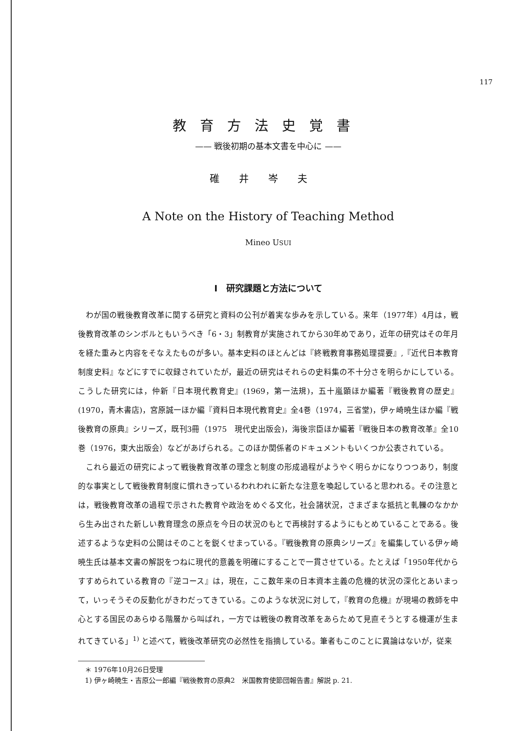117
教育方法史覚書
—— 戦後初期の基本文書を中心に ——
碓井岑夫
A Note on the History of Teaching Method
Mineo USUI
I　研究課題と方法について
わが国の戦後教育改革に関する研究と資料の公刊が着実な歩みを示している。来年（1977年）4月は，戦後教育改革のシンボルともいうべき「6・3」制教育が実施されてから30年めであり，近年の研究はその年月を経た重みと内容をそなえたものが多い。基本史料のほとんどは『終戦教育事務処理提要』,『近代日本教育制度史料』などにすでに収録されていたが，最近の研究はそれらの史料集の不十分さを明らかにしている。こうした研究には，仲新『日本現代教育史』(1969，第一法規)，五十嵐顕ほか編著『戦後教育の歴史』(1970，青木書店)，宮原誠一ほか編『資料日本現代教育史』全4巻（1974，三省堂)，伊ヶ崎暁生ほか編『戦後教育の原典』シリーズ，既刊3冊（1975　現代史出版会)，海後宗臣ほか編著『戦後日本の教育改革』全10巻（1976，東大出版会）などがあげられる。このほか関係者のドキュメントもいくつか公表されている。
これら最近の研究によって戦後教育改革の理念と制度の形成過程がようやく明らかになりつつあり，制度的な事実として戦後教育制度に慣れきっているわれわれに新たな注意を喚起していると思われる。その注意とは，戦後教育改革の過程で示された教育や政治をめぐる文化，社会諸状況，さまざまな抵抗と軋轢のなかから生み出された新しい教育理念の原点を今日の状況のもとで再検討するようにもとめていることである。後述するような史料の公開はそのことを鋭くせまっている。『戦後教育の原典シリーズ』を編集している伊ヶ崎暁生氏は基本文書の解説をつねに現代的意義を明確にすることで一貫させている。たとえば「1950年代からすすめられている教育の『逆コース』は，現在，ここ数年来の日本資本主義の危機的状況の深化とあいまって，いっそうその反動化がきわだってきている。このような状況に対して，『教育の危機』が現場の教師を中心とする国民のあらゆる階層から叫ばれ，一方では戦後の教育改革をあらためて見直そうとする機運が生まれてきている」<sup>1)</sup> と述べて，戦後改革研究の必然性を指摘している。筆者もこのことに異論はないが，従来
＊ 1976年10月26日受理
1) 伊ヶ崎暁生・吉原公一郎編『戦後教育の原典2　米国教育使節団報告書』解説 p. 21.